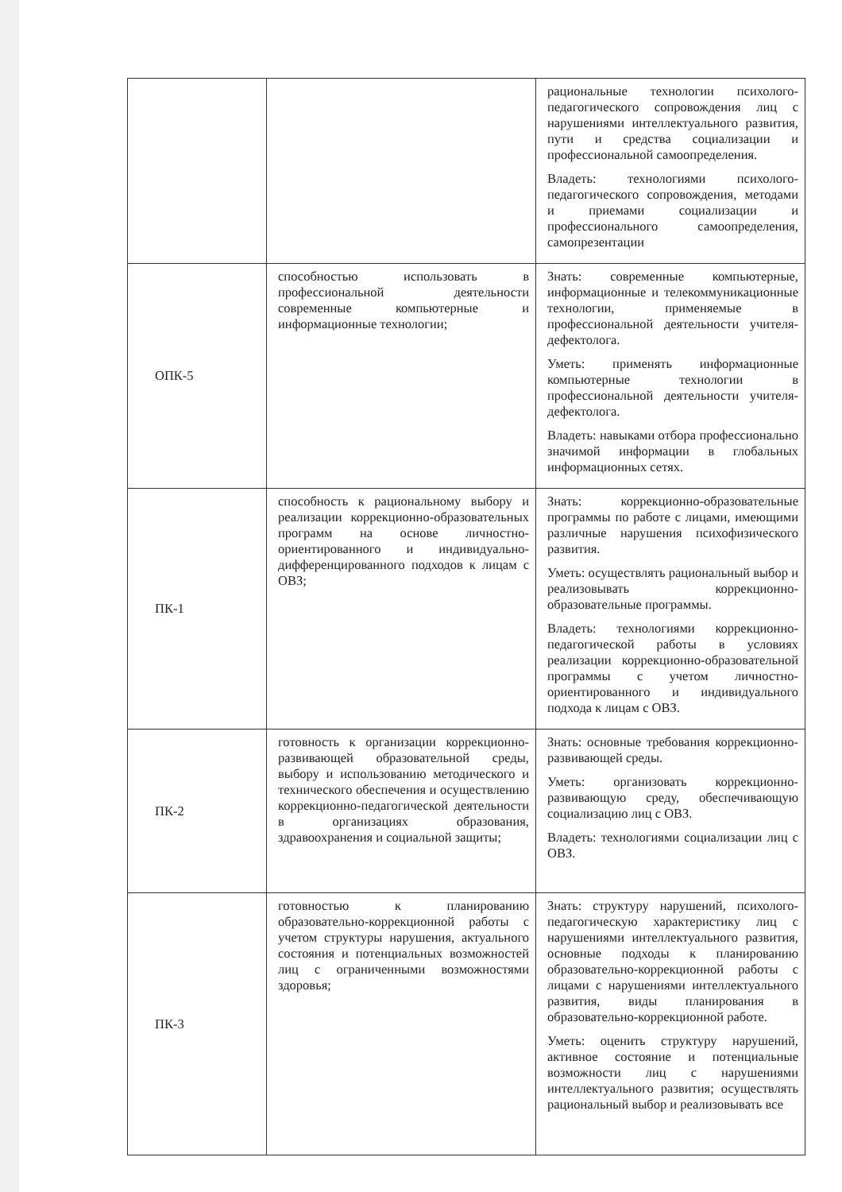| | | рациональные технологии психолого-педагогического сопровождения лиц с нарушениями интеллектуального развития, пути и средства социализации и профессиональной самоопределения. Владеть: технологиями психолого-педагогического сопровождения, методами и приемами социализации и профессионального самоопределения, самопрезентации |
| ОПК-5 | способностью использовать в профессиональной деятельности современные компьютерные и информационные технологии; | Знать: современные компьютерные, информационные и телекоммуникационные технологии, применяемые в профессиональной деятельности учителя-дефектолога. Уметь: применять информационные компьютерные технологии в профессиональной деятельности учителя-дефектолога. Владеть: навыками отбора профессионально значимой информации в глобальных информационных сетях. |
| ПК-1 | способность к рациональному выбору и реализации коррекционно-образовательных программ на основе личностно-ориентированного и индивидуально-дифференцированного подходов к лицам с ОВЗ; | Знать: коррекционно-образовательные программы по работе с лицами, имеющими различные нарушения психофизического развития. Уметь: осуществлять рациональный выбор и реализовывать коррекционно-образовательные программы. Владеть: технологиями коррекционно-педагогической работы в условиях реализации коррекционно-образовательной программы с учетом личностно-ориентированного и индивидуального подхода к лицам с ОВЗ. |
| ПК-2 | готовность к организации коррекционно-развивающей образовательной среды, выбору и использованию методического и технического обеспечения и осуществлению коррекционно-педагогической деятельности в организациях образования, здравоохранения и социальной защиты; | Знать: основные требования коррекционно-развивающей среды. Уметь: организовать коррекционно-развивающую среду, обеспечивающую социализацию лиц с ОВЗ. Владеть: технологиями социализации лиц с ОВЗ. |
| ПК-3 | готовностью к планированию образовательно-коррекционной работы с учетом структуры нарушения, актуального состояния и потенциальных возможностей лиц с ограниченными возможностями здоровья; | Знать: структуру нарушений, психолого-педагогическую характеристику лиц с нарушениями интеллектуального развития, основные подходы к планированию образовательно-коррекционной работы с лицами с нарушениями интеллектуального развития, виды планирования в образовательно-коррекционной работе. Уметь: оценить структуру нарушений, активное состояние и потенциальные возможности лиц с нарушениями интеллектуального развития; осуществлять рациональный выбор и реализовывать все |